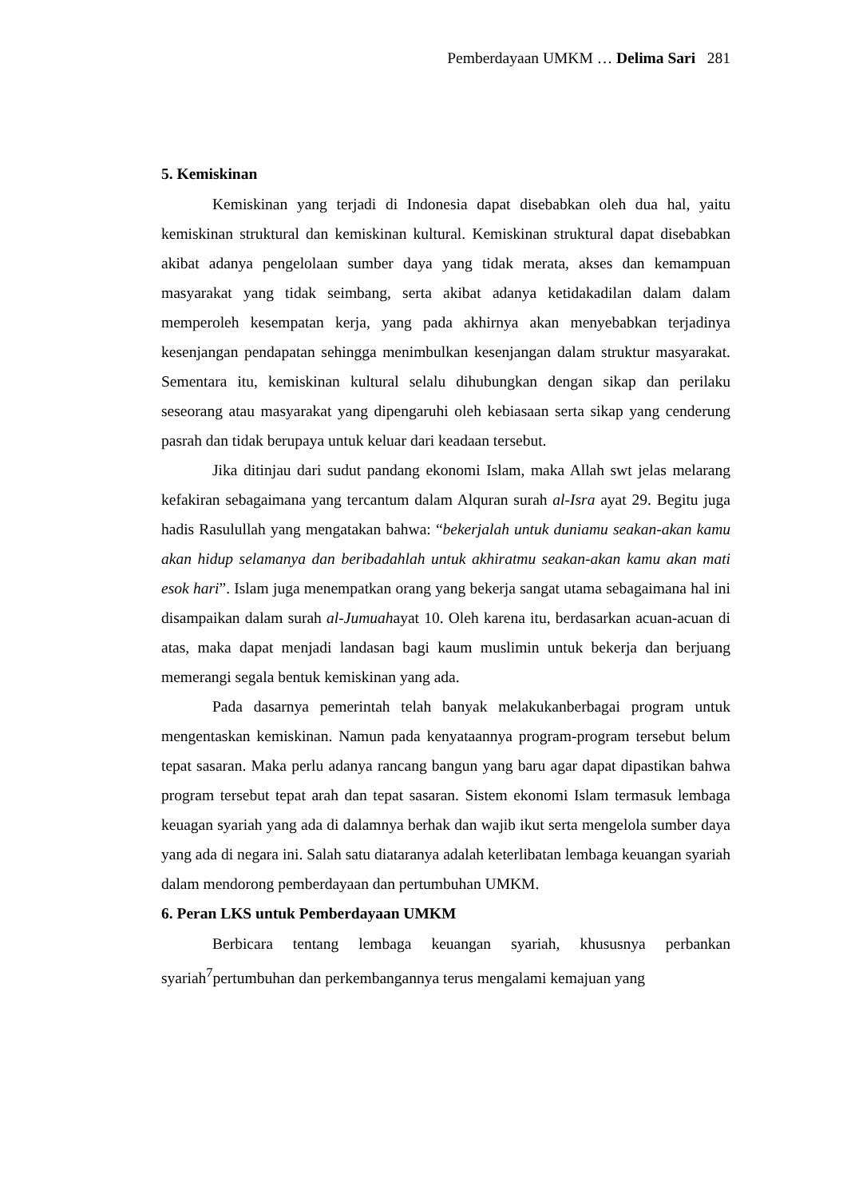Pemberdayaan UMKM … Delima Sari 281
5. Kemiskinan
Kemiskinan yang terjadi di Indonesia dapat disebabkan oleh dua hal, yaitu kemiskinan struktural dan kemiskinan kultural. Kemiskinan struktural dapat disebabkan akibat adanya pengelolaan sumber daya yang tidak merata, akses dan kemampuan masyarakat yang tidak seimbang, serta akibat adanya ketidakadilan dalam dalam memperoleh kesempatan kerja, yang pada akhirnya akan menyebabkan terjadinya kesenjangan pendapatan sehingga menimbulkan kesenjangan dalam struktur masyarakat. Sementara itu, kemiskinan kultural selalu dihubungkan dengan sikap dan perilaku seseorang atau masyarakat yang dipengaruhi oleh kebiasaan serta sikap yang cenderung pasrah dan tidak berupaya untuk keluar dari keadaan tersebut.
Jika ditinjau dari sudut pandang ekonomi Islam, maka Allah swt jelas melarang kefakiran sebagaimana yang tercantum dalam Alquran surah al-Isra ayat 29. Begitu juga hadis Rasulullah yang mengatakan bahwa: “bekerjalah untuk duniamu seakan-akan kamu akan hidup selamanya dan beribadahlah untuk akhiratmu seakan-akan kamu akan mati esok hari”. Islam juga menempatkan orang yang bekerja sangat utama sebagaimana hal ini disampaikan dalam surah al-Jumuahayat 10. Oleh karena itu, berdasarkan acuan-acuan di atas, maka dapat menjadi landasan bagi kaum muslimin untuk bekerja dan berjuang memerangi segala bentuk kemiskinan yang ada.
Pada dasarnya pemerintah telah banyak melakukanberbagai program untuk mengentaskan kemiskinan. Namun pada kenyataannya program-program tersebut belum tepat sasaran. Maka perlu adanya rancang bangun yang baru agar dapat dipastikan bahwa program tersebut tepat arah dan tepat sasaran. Sistem ekonomi Islam termasuk lembaga keuagan syariah yang ada di dalamnya berhak dan wajib ikut serta mengelola sumber daya yang ada di negara ini. Salah satu diataranya adalah keterlibatan lembaga keuangan syariah dalam mendorong pemberdayaan dan pertumbuhan UMKM.
6. Peran LKS untuk Pemberdayaan UMKM
Berbicara tentang lembaga keuangan syariah, khususnya perbankan syariah<sup>7</sup>pertumbuhan dan perkembangannya terus mengalami kemajuan yang